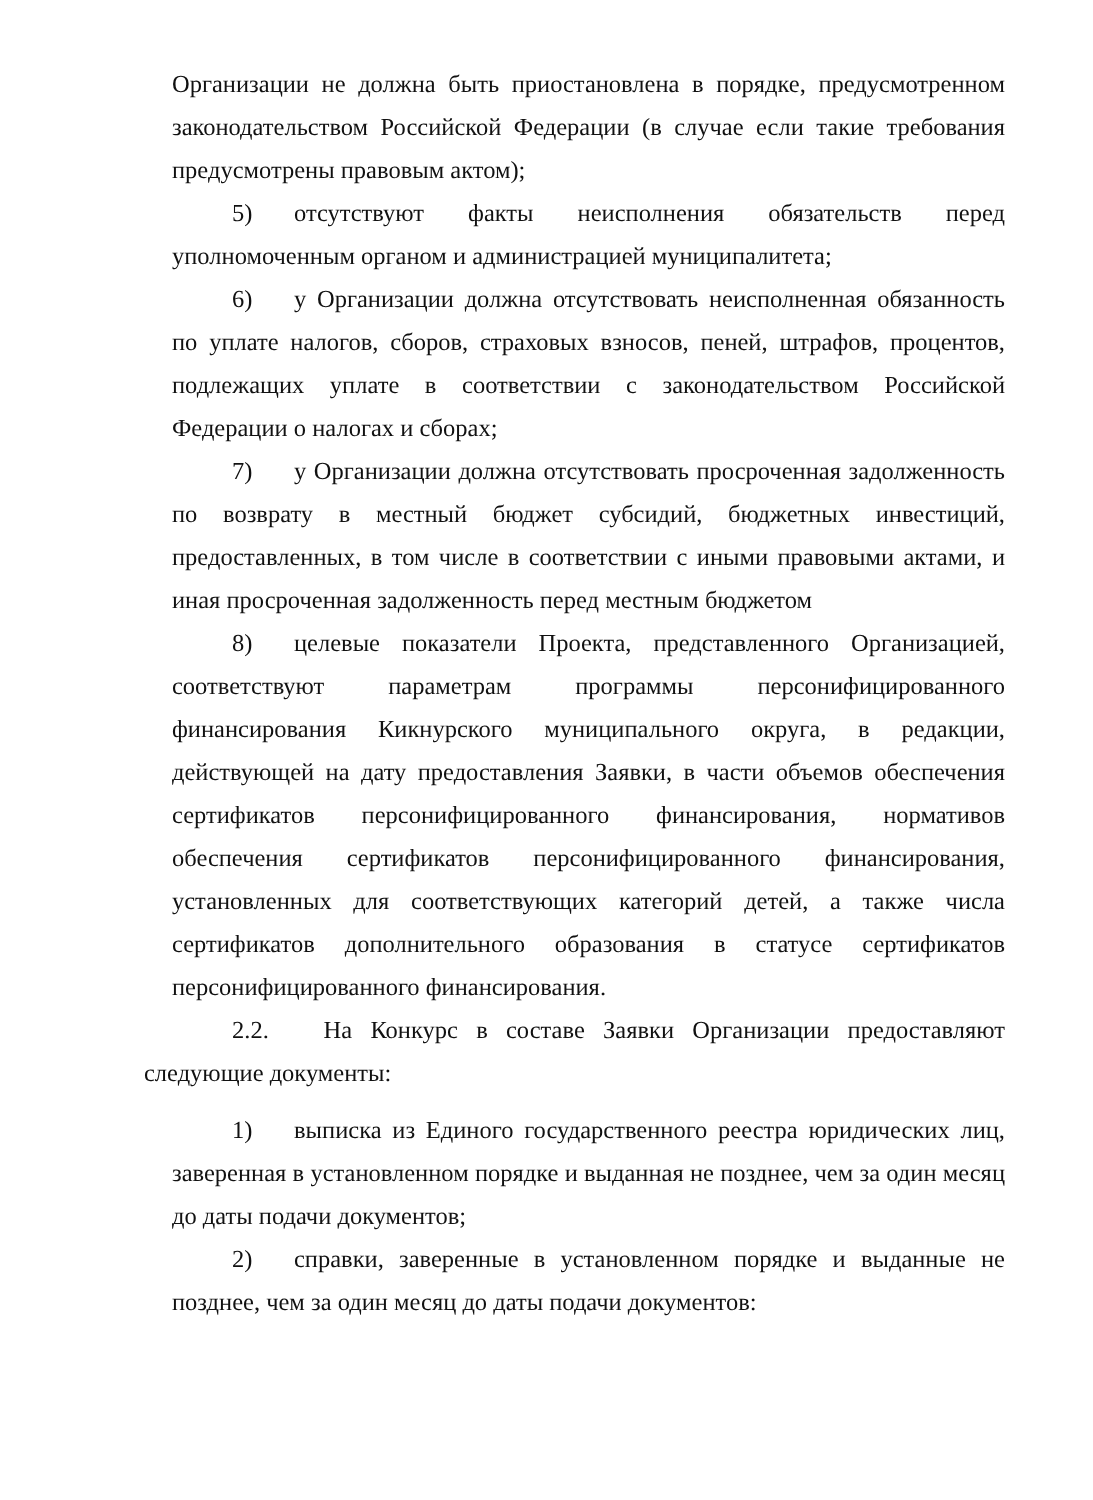Организации не должна быть приостановлена в порядке, предусмотренном законодательством Российской Федерации (в случае если такие требования предусмотрены правовым актом);
5) отсутствуют факты неисполнения обязательств перед уполномоченным органом и администрацией муниципалитета;
6) у Организации должна отсутствовать неисполненная обязанность по уплате налогов, сборов, страховых взносов, пеней, штрафов, процентов, подлежащих уплате в соответствии с законодательством Российской Федерации о налогах и сборах;
7) у Организации должна отсутствовать просроченная задолженность по возврату в местный бюджет субсидий, бюджетных инвестиций, предоставленных, в том числе в соответствии с иными правовыми актами, и иная просроченная задолженность перед местным бюджетом
8) целевые показатели Проекта, представленного Организацией, соответствуют параметрам программы персонифицированного финансирования Кикнурского муниципального округа, в редакции, действующей на дату предоставления Заявки, в части объемов обеспечения сертификатов персонифицированного финансирования, нормативов обеспечения сертификатов персонифицированного финансирования, установленных для соответствующих категорий детей, а также числа сертификатов дополнительного образования в статусе сертификатов персонифицированного финансирования.
2.2. На Конкурс в составе Заявки Организации предоставляют следующие документы:
1) выписка из Единого государственного реестра юридических лиц, заверенная в установленном порядке и выданная не позднее, чем за один месяц до даты подачи документов;
2) справки, заверенные в установленном порядке и выданные не позднее, чем за один месяц до даты подачи документов: